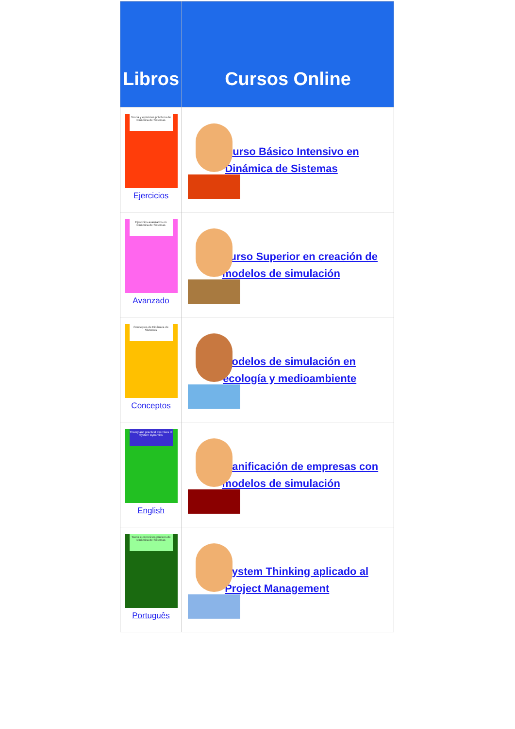| Libros | Cursos Online |
| --- | --- |
| Teoría y ejercicios prácticos de Dinámica de Sistemas Ejercicios | Curso Básico Intensivo en Dinámica de Sistemas |
| Ejercicios avanzados en Dinámica de Sistemas Avanzado | Curso Superior en creación de modelos de simulación |
| Conceptos de Dinámica de Sistemas Conceptos | Modelos de simulación en ecología y medioambiente |
| Theory and practical exercises of System Dynamics English | Planificación de empresas con modelos de simulación |
| Teoria e exercícios práticos de Dinâmica de Sistemas Português | System Thinking aplicado al Project Management |